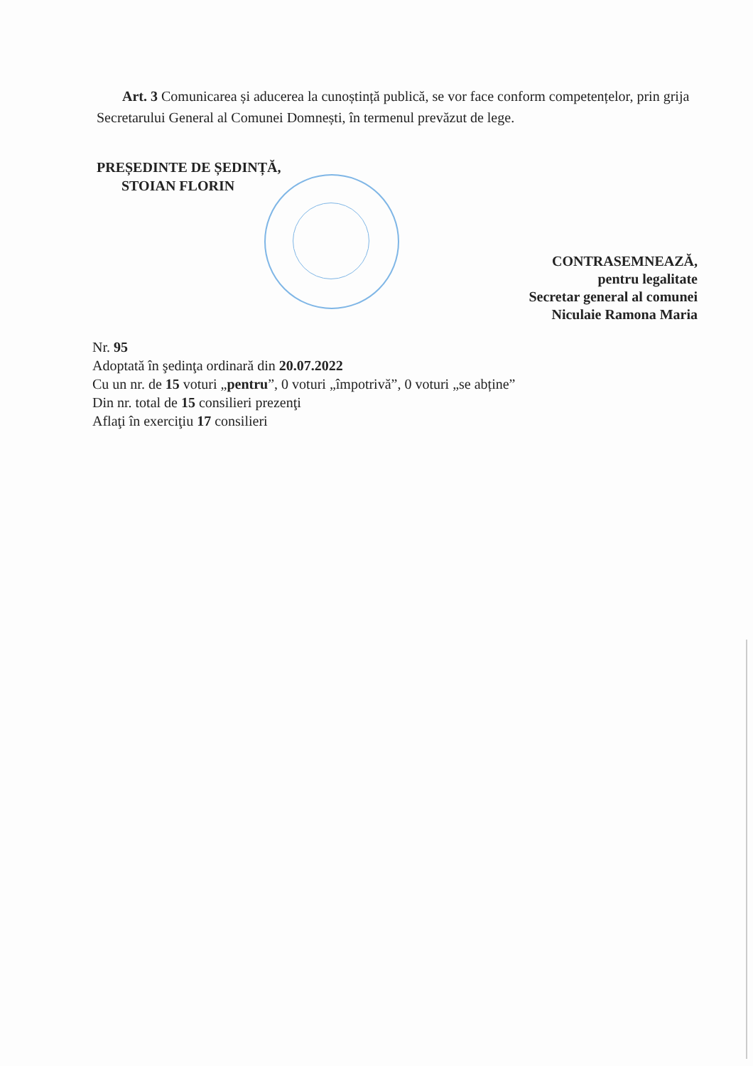Art. 3 Comunicarea și aducerea la cunoștință publică, se vor face conform competențelor, prin grija Secretarului General al Comunei Domnești, în termenul prevăzut de lege.
PREȘEDINTE DE ȘEDINȚĂ,
STOIAN FLORIN
CONTRASEMNEAZĂ,
pentru legalitate
Secretar general al comunei
Niculaie Ramona Maria
Nr. 95
Adoptată în şedinţa ordinară din 20.07.2022
Cu un nr. de 15 voturi „pentru”, 0 voturi „împotrivă”, 0 voturi „se abține”
Din nr. total de 15 consilieri prezenţi
Aflaţi în exerciţiu 17 consilieri